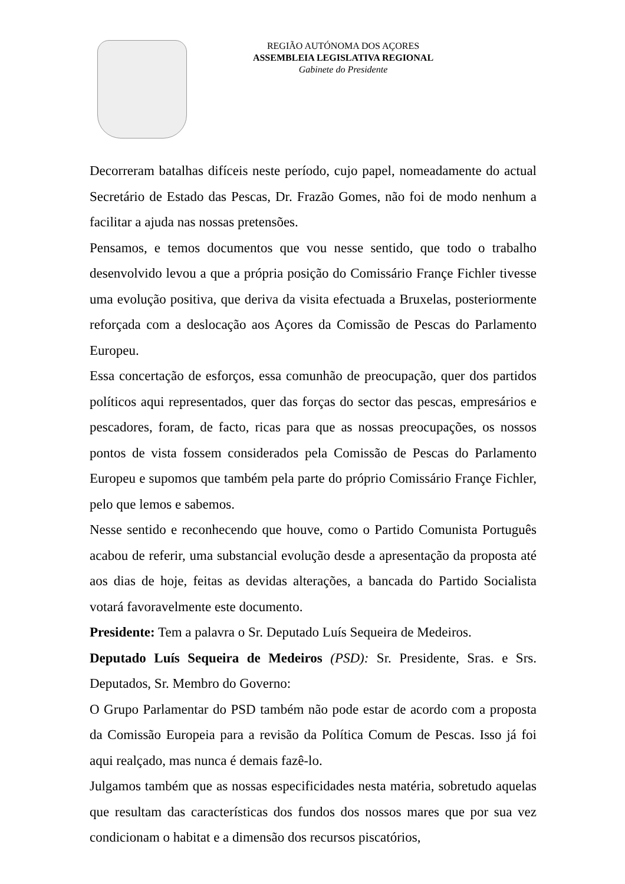REGIÃO AUTÓNOMA DOS AÇORES
ASSEMBLEIA LEGISLATIVA REGIONAL
Gabinete do Presidente
Decorreram batalhas difíceis neste período, cujo papel, nomeadamente do actual Secretário de Estado das Pescas, Dr. Frazão Gomes, não foi de modo nenhum a facilitar a ajuda nas nossas pretensões.
Pensamos, e temos documentos que vou nesse sentido, que todo o trabalho desenvolvido levou a que a própria posição do Comissário Françe Fichler tivesse uma evolução positiva, que deriva da visita efectuada a Bruxelas, posteriormente reforçada com a deslocação aos Açores da Comissão de Pescas do Parlamento Europeu.
Essa concertação de esforços, essa comunhão de preocupação, quer dos partidos políticos aqui representados, quer das forças do sector das pescas, empresários e pescadores, foram, de facto, ricas para que as nossas preocupações, os nossos pontos de vista fossem considerados pela Comissão de Pescas do Parlamento Europeu e supomos que também pela parte do próprio Comissário Françe Fichler, pelo que lemos e sabemos.
Nesse sentido e reconhecendo que houve, como o Partido Comunista Português acabou de referir, uma substancial evolução desde a apresentação da proposta até aos dias de hoje, feitas as devidas alterações, a bancada do Partido Socialista votará favoravelmente este documento.
Presidente: Tem a palavra o Sr. Deputado Luís Sequeira de Medeiros.
Deputado Luís Sequeira de Medeiros (PSD): Sr. Presidente, Sras. e Srs. Deputados, Sr. Membro do Governo:
O Grupo Parlamentar do PSD também não pode estar de acordo com a proposta da Comissão Europeia para a revisão da Política Comum de Pescas. Isso já foi aqui realçado, mas nunca é demais fazê-lo.
Julgamos também que as nossas especificidades nesta matéria, sobretudo aquelas que resultam das características dos fundos dos nossos mares que por sua vez condicionam o habitat e a dimensão dos recursos piscatórios,